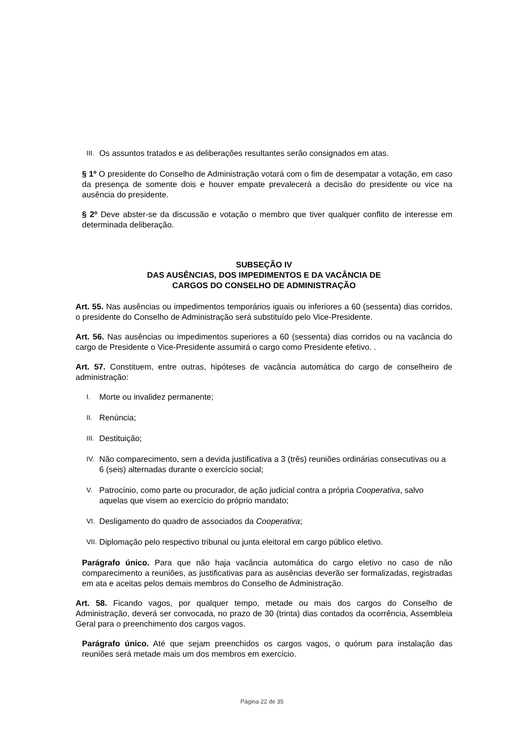III. Os assuntos tratados e as deliberações resultantes serão consignados em atas.
§ 1º O presidente do Conselho de Administração votará com o fim de desempatar a votação, em caso da presença de somente dois e houver empate prevalecerá a decisão do presidente ou vice na ausência do presidente.
§ 2º Deve abster-se da discussão e votação o membro que tiver qualquer conflito de interesse em determinada deliberação.
SUBSEÇÃO IV
DAS AUSÊNCIAS, DOS IMPEDIMENTOS E DA VACÂNCIA DE
CARGOS DO CONSELHO DE ADMINISTRAÇÃO
Art. 55. Nas ausências ou impedimentos temporários iguais ou inferiores a 60 (sessenta) dias corridos, o presidente do Conselho de Administração será substituído pelo Vice-Presidente.
Art. 56. Nas ausências ou impedimentos superiores a 60 (sessenta) dias corridos ou na vacância do cargo de Presidente o Vice-Presidente assumirá o cargo como Presidente efetivo. .
Art. 57. Constituem, entre outras, hipóteses de vacância automática do cargo de conselheiro de administração:
I. Morte ou invalidez permanente;
II. Renúncia;
III. Destituição;
IV. Não comparecimento, sem a devida justificativa a 3 (três) reuniões ordinárias consecutivas ou a 6 (seis) alternadas durante o exercício social;
V. Patrocínio, como parte ou procurador, de ação judicial contra a própria Cooperativa, salvo aquelas que visem ao exercício do próprio mandato;
VI. Desligamento do quadro de associados da Cooperativa;
VII. Diplomação pelo respectivo tribunal ou junta eleitoral em cargo público eletivo.
Parágrafo único. Para que não haja vacância automática do cargo eletivo no caso de não comparecimento a reuniões, as justificativas para as ausências deverão ser formalizadas, registradas em ata e aceitas pelos demais membros do Conselho de Administração.
Art. 58. Ficando vagos, por qualquer tempo, metade ou mais dos cargos do Conselho de Administração, deverá ser convocada, no prazo de 30 (trinta) dias contados da ocorrência, Assembleia Geral para o preenchimento dos cargos vagos.
Parágrafo único. Até que sejam preenchidos os cargos vagos, o quórum para instalação das reuniões será metade mais um dos membros em exercício.
Página 22 de 35